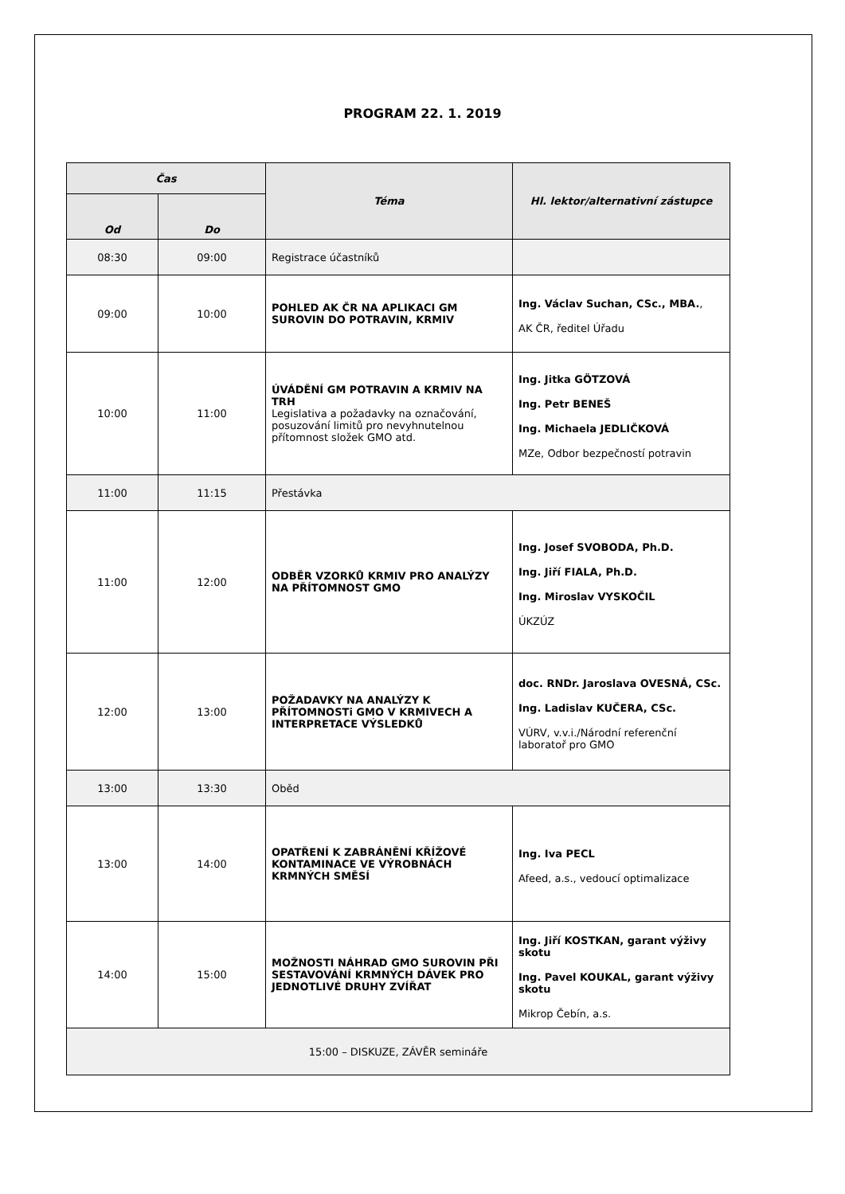PROGRAM 22. 1. 2019
| Čas | | Téma | Hl. lektor/alternativní zástupce |
| --- | --- | --- | --- |
| Od | Do | | |
| 08:30 | 09:00 | Registrace účastníků | |
| 09:00 | 10:00 | POHLED AK ČR NA APLIKACI GM SUROVIN DO POTRAVIN, KRMIV | Ing. Václav Suchan, CSc., MBA. , AK ČR, ředitel Úřadu |
| 10:00 | 11:00 | ÚVÁDĚNÍ GM POTRAVIN A KRMIV NA TRH Legislativa a požadavky na označování, posuzování limitů pro nevyhnutelnou přítomnost složek GMO atd. | Ing. Jitka GÖTZOVÁ Ing. Petr BENEŠ Ing. Michaela JEDLIČKOVÁ MZe, Odbor bezpečností potravin |
| 11:00 | 11:15 | Přestávka | |
| 11:00 | 12:00 | ODBĚR VZORKŮ KRMIV PRO ANALÝZY NA PŘÍTOMNOST GMO | Ing. Josef SVOBODA, Ph.D. Ing. Jiří FIALA, Ph.D. Ing. Miroslav VYSKOČIL ÚKZÚZ |
| 12:00 | 13:00 | POŽADAVKY NA ANALÝZY K PŘÍTOMNOSTi GMO V KRMIVECH A INTERPRETACE VÝSLEDKŮ | doc. RNDr. Jaroslava OVESNÁ, CSc. Ing. Ladislav KUČERA, CSc. VÚRV, v.v.i./Národní referenční laboratoř pro GMO |
| 13:00 | 13:30 | Oběd | |
| 13:00 | 14:00 | OPATŘENÍ K ZABRÁNĚNÍ KŘÍŽOVÉ KONTAMINACE VE VÝROBNÁCH KRMNÝCH SMĚSÍ | Ing. Iva PECL Afeed, a.s., vedoucí optimalizace |
| 14:00 | 15:00 | MOŽNOSTI NÁHRAD GMO SUROVIN PŘI SESTAVOVÁNÍ KRMNÝCH DÁVEK PRO JEDNOTLIVÉ DRUHY ZVÍŘAT | Ing. Jiří KOSTKAN, garant výživy skotu Ing. Pavel KOUKAL, garant výživy skotu Mikrop Čebín, a.s. |
| 15:00 – DISKUZE, ZÁVĚR semináře | | | |